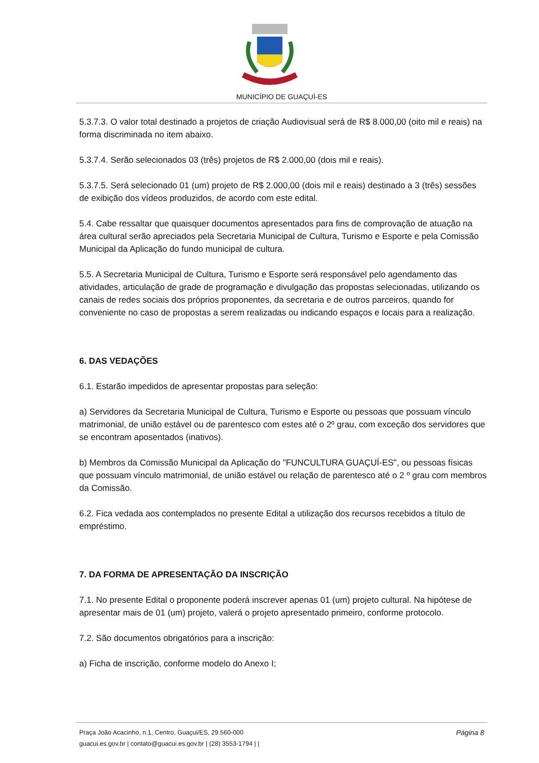MUNICÍPIO DE GUAÇUÍ-ES
5.3.7.3. O valor total destinado a projetos de criação Audiovisual será de R$ 8.000,00 (oito mil e reais) na forma discriminada no item abaixo.
5.3.7.4. Serão selecionados 03 (três) projetos de R$ 2.000,00 (dois mil e reais).
5.3.7.5. Será selecionado 01 (um) projeto de R$ 2.000,00 (dois mil e reais) destinado a 3 (três) sessões de exibição dos vídeos produzidos, de acordo com este edital.
5.4. Cabe ressaltar que quaisquer documentos apresentados para fins de comprovação de atuação na área cultural serão apreciados pela Secretaria Municipal de Cultura, Turismo e Esporte e pela Comissão Municipal da Aplicação do fundo municipal de cultura.
5.5. A Secretaria Municipal de Cultura, Turismo e Esporte será responsável pelo agendamento das atividades, articulação de grade de programação e divulgação das propostas selecionadas, utilizando os canais de redes sociais dos próprios proponentes, da secretaria e de outros parceiros, quando for conveniente no caso de propostas a serem realizadas ou indicando espaços e locais para a realização.
6. DAS VEDAÇÕES
6.1. Estarão impedidos de apresentar propostas para seleção:
a) Servidores da Secretaria Municipal de Cultura, Turismo e Esporte ou pessoas que possuam vínculo matrimonial, de união estável ou de parentesco com estes até o 2º grau, com exceção dos servidores que se encontram aposentados (inativos).
b) Membros da Comissão Municipal da Aplicação do "FUNCULTURA GUAÇUÍ-ES", ou pessoas físicas que possuam vínculo matrimonial, de união estável ou relação de parentesco até o 2 º grau com membros da Comissão.
6.2. Fica vedada aos contemplados no presente Edital a utilização dos recursos recebidos a título de empréstimo.
7. DA FORMA DE APRESENTAÇÃO DA INSCRIÇÃO
7.1. No presente Edital o proponente poderá inscrever apenas 01 (um) projeto cultural. Na hipótese de apresentar mais de 01 (um) projeto, valerá o projeto apresentado primeiro, conforme protocolo.
7.2. São documentos obrigatórios para a inscrição:
a) Ficha de inscrição, conforme modelo do Anexo I;
Página 8 Praça João Acacinho, n.1, Centro, Guaçui/ES, 29.560-000
guacui.es.gov.br | contato@guacui.es.gov.br | (28) 3553-1794 | |